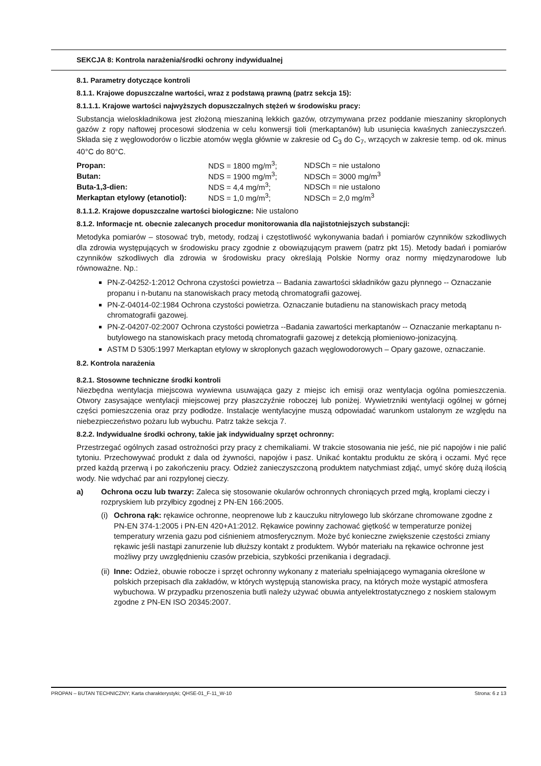SEKCJA 8: Kontrola narażenia/środki ochrony indywidualnej
8.1. Parametry dotyczące kontroli
8.1.1. Krajowe dopuszczalne wartości, wraz z podstawą prawną (patrz sekcja 15):
8.1.1.1. Krajowe wartości najwyższych dopuszczalnych stężeń w środowisku pracy:
Substancja wieloskładnikowa jest złożoną mieszaniną lekkich gazów, otrzymywana przez poddanie mieszaniny skroplonych gazów z ropy naftowej procesowi słodzenia w celu konwersji tioli (merkaptanów) lub usunięcia kwaśnych zanieczyszczeń. Składa się z węglowodorów o liczbie atomów węgla głównie w zakresie od C<sub>3</sub> do C<sub>7</sub>, wrzących w zakresie temp. od ok. minus 40°C do 80°C.
| Propan: | NDS = 1800 mg/m<sup>3</sup>; | NDSCh = nie ustalono |
| Butan: | NDS = 1900 mg/m<sup>3</sup>; | NDSCh = 3000 mg/m<sup>3</sup> |
| Buta-1,3-dien: | NDS = 4,4 mg/m<sup>3</sup>; | NDSCh = nie ustalono |
| Merkaptan etylowy (etanotiol): | NDS = 1,0 mg/m<sup>3</sup>; | NDSCh = 2,0 mg/m<sup>3</sup> |
8.1.1.2. Krajowe dopuszczalne wartości biologiczne: Nie ustalono
8.1.2. Informacje nt. obecnie zalecanych procedur monitorowania dla najistotniejszych substancji:
Metodyka pomiarów – stosować tryb, metody, rodzaj i częstotliwość wykonywania badań i pomiarów czynników szkodliwych dla zdrowia występujących w środowisku pracy zgodnie z obowiązującym prawem (patrz pkt 15). Metody badań i pomiarów czynników szkodliwych dla zdrowia w środowisku pracy określają Polskie Normy oraz normy międzynarodowe lub równoważne. Np.:
PN-Z-04252-1:2012 Ochrona czystości powietrza -- Badania zawartości składników gazu płynnego -- Oznaczanie propanu i n-butanu na stanowiskach pracy metodą chromatografii gazowej.
PN-Z-04014-02:1984 Ochrona czystości powietrza. Oznaczanie butadienu na stanowiskach pracy metodą chromatografii gazowej.
PN-Z-04207-02:2007 Ochrona czystości powietrza --Badania zawartości merkaptanów -- Oznaczanie merkaptanu n-butylowego na stanowiskach pracy metodą chromatografii gazowej z detekcją płomieniowo-jonizacyjną.
ASTM D 5305:1997 Merkaptan etylowy w skroplonych gazach węglowodorowych – Opary gazowe, oznaczanie.
8.2. Kontrola narażenia
8.2.1. Stosowne techniczne środki kontroli
Niezbędna wentylacja miejscowa wywiewna usuwająca gazy z miejsc ich emisji oraz wentylacja ogólna pomieszczenia. Otwory zasysające wentylacji miejscowej przy płaszczyźnie roboczej lub poniżej. Wywietrzniki wentylacji ogólnej w górnej części pomieszczenia oraz przy podłodze. Instalacje wentylacyjne muszą odpowiadać warunkom ustalonym ze względu na niebezpieczeństwo pożaru lub wybuchu. Patrz także sekcja 7.
8.2.2. Indywidualne środki ochrony, takie jak indywidualny sprzęt ochronny:
Przestrzegać ogólnych zasad ostrożności przy pracy z chemikaliami. W trakcie stosowania nie jeść, nie pić napojów i nie palić tytoniu. Przechowywać produkt z dala od żywności, napojów i pasz. Unikać kontaktu produktu ze skórą i oczami. Myć ręce przed każdą przerwą i po zakończeniu pracy. Odzież zanieczyszczoną produktem natychmiast zdjąć, umyć skórę dużą ilością wody. Nie wdychać par ani rozpylonej cieczy.
a) Ochrona oczu lub twarzy: Zaleca się stosowanie okularów ochronnych chroniących przed mgłą, kroplami cieczy i rozpryskiem lub przyłbicy zgodnej z PN-EN 166:2005.
(i) Ochrona rąk: rękawice ochronne, neoprenowe lub z kauczuku nitrylowego lub skórzane chromowane zgodne z PN-EN 374-1:2005 i PN-EN 420+A1:2012. Rękawice powinny zachować giętkość w temperaturze poniżej temperatury wrzenia gazu pod ciśnieniem atmosferycznym. Może być konieczne zwiększenie częstości zmiany rękawic jeśli nastąpi zanurzenie lub dłuższy kontakt z produktem. Wybór materiału na rękawice ochronne jest możliwy przy uwzględnieniu czasów przebicia, szybkości przenikania i degradacji.
(ii) Inne: Odzież, obuwie robocze i sprzęt ochronny wykonany z materiału spełniającego wymagania określone w polskich przepisach dla zakładów, w których występują stanowiska pracy, na których może wystąpić atmosfera wybuchowa. W przypadku przenoszenia butli należy używać obuwia antyelektrostatycznego z noskiem stalowym zgodne z PN-EN ISO 20345:2007.
PROPAN – BUTAN TECHNICZNY; Karta charakterystyki; QHSE-01_F-11_W-10 Strona: 6 z 13